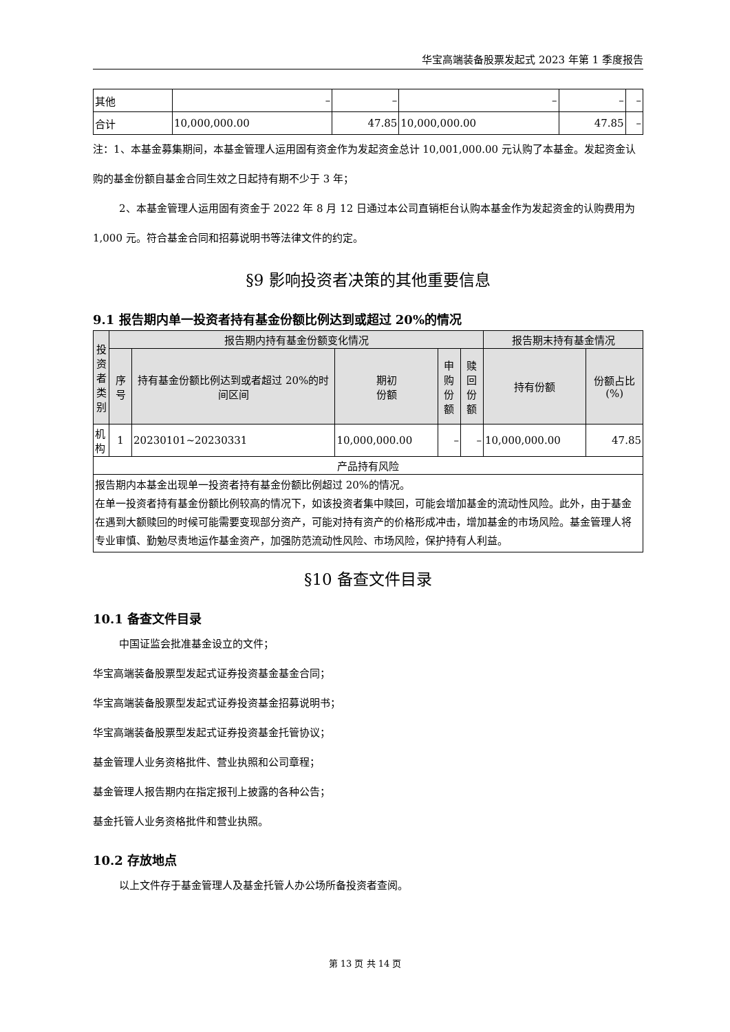华宝高端装备股票发起式 2023 年第 1 季度报告
| 其他 | – | – | – | – | – |
| 合计 | 10,000,000.00 | 47.85 | 10,000,000.00 | 47.85 | – |
注：1、本基金募集期间，本基金管理人运用固有资金作为发起资金总计 10,001,000.00 元认购了本基金。发起资金认购的基金份额自基金合同生效之日起持有期不少于 3 年；
2、本基金管理人运用固有资金于 2022 年 8 月 12 日通过本公司直销柜台认购本基金作为发起资金的认购费用为 1,000 元。符合基金合同和招募说明书等法律文件的约定。
§9 影响投资者决策的其他重要信息
9.1 报告期内单一投资者持有基金份额比例达到或超过 20%的情况
| 投资者类别 | 报告期内持有基金份额变化情况 | | | | | 报告期末持有基金情况 | |
| --- | --- | --- | --- | --- | --- | --- | --- |
| | 序号 | 持有基金份额比例达到或者超过 20%的时间区间 | 期初 份额 | 申购 份额 | 赎回 份额 | 持有份额 | 份额占比(%) |
| 机构 | 1 | 20230101~20230331 | 10,000,000.00 | – | – | 10,000,000.00 | 47.85 |
| 产品持有风险 | | | | | | | |
| 报告期内本基金出现单一投资者持有基金份额比例超过 20%的情况。 在单一投资者持有基金份额比例较高的情况下，如该投资者集中赎回，可能会增加基金的流动性风险。此外，由于基金在遇到大额赎回的时候可能需要变现部分资产，可能对持有资产的价格形成冲击，增加基金的市场风险。基金管理人将专业审慎、勤勉尽责地运作基金资产，加强防范流动性风险、市场风险，保护持有人利益。 | | | | | | | |
§10 备查文件目录
10.1 备查文件目录
中国证监会批准基金设立的文件；
华宝高端装备股票型发起式证券投资基金基金合同；
华宝高端装备股票型发起式证券投资基金招募说明书；
华宝高端装备股票型发起式证券投资基金托管协议；
基金管理人业务资格批件、营业执照和公司章程；
基金管理人报告期内在指定报刊上披露的各种公告；
基金托管人业务资格批件和营业执照。
10.2 存放地点
以上文件存于基金管理人及基金托管人办公场所备投资者查阅。
第 13 页 共 14 页